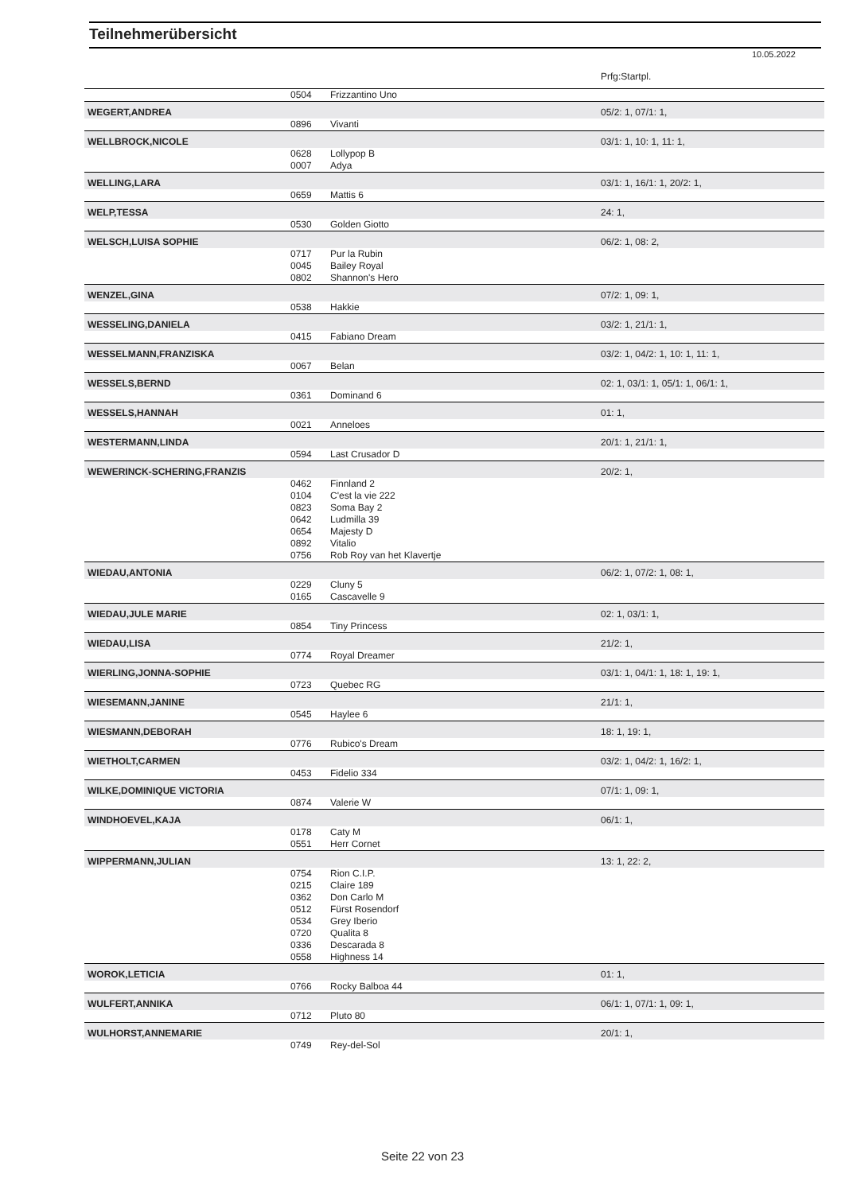Teilnehmerübersicht
10.05.2022
| | | | Prfg:Startpl. |
| | 0504 | Frizzantino Uno | |
| WEGERT,ANDREA | | | 05/2: 1, 07/1: 1, |
| | 0896 | Vivanti | |
| WELLBROCK,NICOLE | | | 03/1: 1, 10: 1, 11: 1, |
| | 0628 | Lollypop B | |
| | 0007 | Adya | |
| WELLING,LARA | | | 03/1: 1, 16/1: 1, 20/2: 1, |
| | 0659 | Mattis 6 | |
| WELP,TESSA | | | 24: 1, |
| | 0530 | Golden Giotto | |
| WELSCH,LUISA SOPHIE | | | 06/2: 1, 08: 2, |
| | 0717 | Pur la Rubin | |
| | 0045 | Bailey Royal | |
| | 0802 | Shannon's Hero | |
| WENZEL,GINA | | | 07/2: 1, 09: 1, |
| | 0538 | Hakkie | |
| WESSELING,DANIELA | | | 03/2: 1, 21/1: 1, |
| | 0415 | Fabiano Dream | |
| WESSELMANN,FRANZISKA | | | 03/2: 1, 04/2: 1, 10: 1, 11: 1, |
| | 0067 | Belan | |
| WESSELS,BERND | | | 02: 1, 03/1: 1, 05/1: 1, 06/1: 1, |
| | 0361 | Dominand 6 | |
| WESSELS,HANNAH | | | 01: 1, |
| | 0021 | Anneloes | |
| WESTERMANN,LINDA | | | 20/1: 1, 21/1: 1, |
| | 0594 | Last Crusador D | |
| WEWERINCK-SCHERING,FRANZIS | | | 20/2: 1, |
| | 0462 | Finnland 2 | |
| | 0104 | C'est la vie 222 | |
| | 0823 | Soma Bay 2 | |
| | 0642 | Ludmilla 39 | |
| | 0654 | Majesty D | |
| | 0892 | Vitalio | |
| | 0756 | Rob Roy van het Klavertje | |
| WIEDAU,ANTONIA | | | 06/2: 1, 07/2: 1, 08: 1, |
| | 0229 | Cluny 5 | |
| | 0165 | Cascavelle 9 | |
| WIEDAU,JULE MARIE | | | 02: 1, 03/1: 1, |
| | 0854 | Tiny Princess | |
| WIEDAU,LISA | | | 21/2: 1, |
| | 0774 | Royal Dreamer | |
| WIERLING,JONNA-SOPHIE | | | 03/1: 1, 04/1: 1, 18: 1, 19: 1, |
| | 0723 | Quebec RG | |
| WIESEMANN,JANINE | | | 21/1: 1, |
| | 0545 | Haylee 6 | |
| WIESMANN,DEBORAH | | | 18: 1, 19: 1, |
| | 0776 | Rubico's Dream | |
| WIETHOLT,CARMEN | | | 03/2: 1, 04/2: 1, 16/2: 1, |
| | 0453 | Fidelio 334 | |
| WILKE,DOMINIQUE VICTORIA | | | 07/1: 1, 09: 1, |
| | 0874 | Valerie W | |
| WINDHOEVEL,KAJA | | | 06/1: 1, |
| | 0178 | Caty M | |
| | 0551 | Herr Cornet | |
| WIPPERMANN,JULIAN | | | 13: 1, 22: 2, |
| | 0754 | Rion C.I.P. | |
| | 0215 | Claire 189 | |
| | 0362 | Don Carlo M | |
| | 0512 | Fürst Rosendorf | |
| | 0534 | Grey Iberio | |
| | 0720 | Qualita 8 | |
| | 0336 | Descarada 8 | |
| | 0558 | Highness 14 | |
| WOROK,LETICIA | | | 01: 1, |
| | 0766 | Rocky Balboa 44 | |
| WULFERT,ANNIKA | | | 06/1: 1, 07/1: 1, 09: 1, |
| | 0712 | Pluto 80 | |
| WULHORST,ANNEMARIE | | | 20/1: 1, |
| | 0749 | Rey-del-Sol | |
Seite 22 von 23